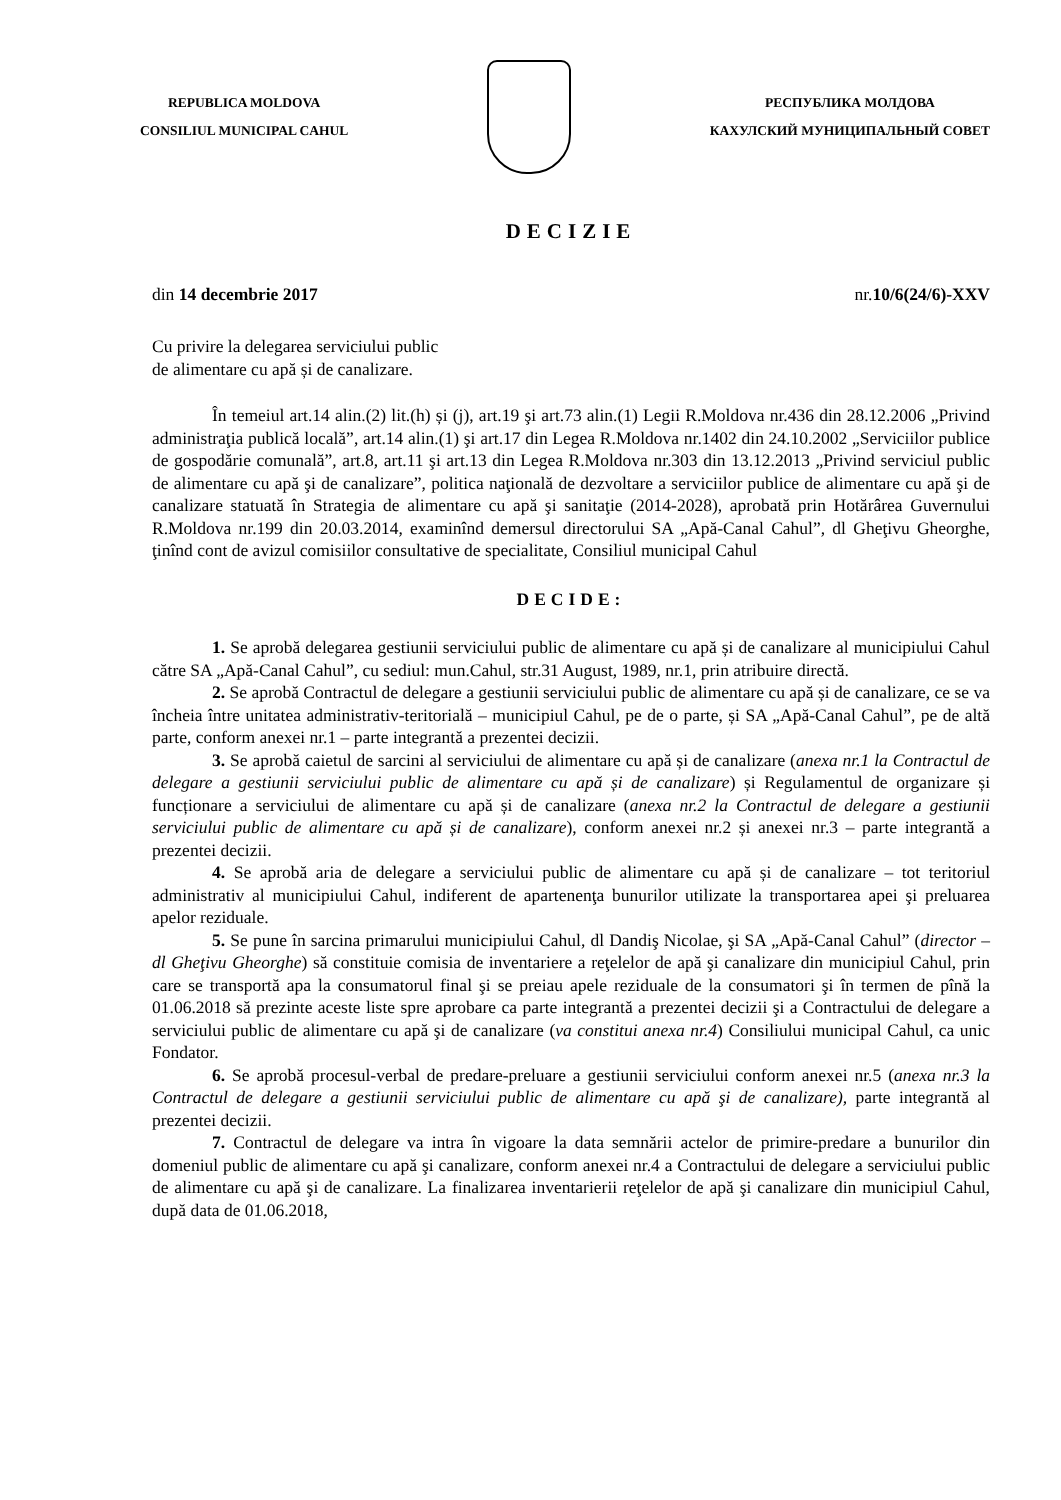REPUBLICA MOLDOVA
CONSILIUL MUNICIPAL CAHUL
РЕСПУБЛИКА МОЛДОВА
КАХУЛСКИЙ МУНИЦИПАЛЬНЫЙ СОВЕТ
DECIZIE
din 14 decembrie 2017 nr.10/6(24/6)-XXV
Cu privire la delegarea serviciului public
de alimentare cu apă și de canalizare.
În temeiul art.14 alin.(2) lit.(h) și (j), art.19 şi art.73 alin.(1) Legii R.Moldova nr.436 din 28.12.2006 „Privind administraţia publică locală”, art.14 alin.(1) şi art.17 din Legea R.Moldova nr.1402 din 24.10.2002 „Serviciilor publice de gospodărie comunală”, art.8, art.11 şi art.13 din Legea R.Moldova nr.303 din 13.12.2013 „Privind serviciul public de alimentare cu apă şi de canalizare”, politica naţională de dezvoltare a serviciilor publice de alimentare cu apă şi de canalizare statuată în Strategia de alimentare cu apă şi sanitaţie (2014-2028), aprobată prin Hotărârea Guvernului R.Moldova nr.199 din 20.03.2014, examinînd demersul directorului SA „Apă-Canal Cahul”, dl Gheţivu Gheorghe, ţinînd cont de avizul comisiilor consultative de specialitate, Consiliul municipal Cahul
DECIDE:
1. Se aprobă delegarea gestiunii serviciului public de alimentare cu apă și de canalizare al municipiului Cahul către SA „Apă-Canal Cahul”, cu sediul: mun.Cahul, str.31 August, 1989, nr.1, prin atribuire directă.
2. Se aprobă Contractul de delegare a gestiunii serviciului public de alimentare cu apă și de canalizare, ce se va încheia între unitatea administrativ-teritorială – municipiul Cahul, pe de o parte, și SA „Apă-Canal Cahul”, pe de altă parte, conform anexei nr.1 – parte integrantă a prezentei decizii.
3. Se aprobă caietul de sarcini al serviciului de alimentare cu apă și de canalizare (anexa nr.1 la Contractul de delegare a gestiunii serviciului public de alimentare cu apă și de canalizare) și Regulamentul de organizare și funcționare a serviciului de alimentare cu apă și de canalizare (anexa nr.2 la Contractul de delegare a gestiunii serviciului public de alimentare cu apă și de canalizare), conform anexei nr.2 și anexei nr.3 – parte integrantă a prezentei decizii.
4. Se aprobă aria de delegare a serviciului public de alimentare cu apă și de canalizare – tot teritoriul administrativ al municipiului Cahul, indiferent de apartenenţa bunurilor utilizate la transportarea apei şi preluarea apelor reziduale.
5. Se pune în sarcina primarului municipiului Cahul, dl Dandiş Nicolae, şi SA „Apă-Canal Cahul” (director – dl Gheţivu Gheorghe) să constituie comisia de inventariere a reţelelor de apă şi canalizare din municipiul Cahul, prin care se transportă apa la consumatorul final şi se preiau apele reziduale de la consumatori şi în termen de pînă la 01.06.2018 să prezinte aceste liste spre aprobare ca parte integrantă a prezentei decizii şi a Contractului de delegare a serviciului public de alimentare cu apă şi de canalizare (va constitui anexa nr.4) Consiliului municipal Cahul, ca unic Fondator.
6. Se aprobă procesul-verbal de predare-preluare a gestiunii serviciului conform anexei nr.5 (anexa nr.3 la Contractul de delegare a gestiunii serviciului public de alimentare cu apă şi de canalizare), parte integrantă al prezentei decizii.
7. Contractul de delegare va intra în vigoare la data semnării actelor de primire-predare a bunurilor din domeniul public de alimentare cu apă şi canalizare, conform anexei nr.4 a Contractului de delegare a serviciului public de alimentare cu apă şi de canalizare. La finalizarea inventarierii reţelelor de apă şi canalizare din municipiul Cahul, după data de 01.06.2018,